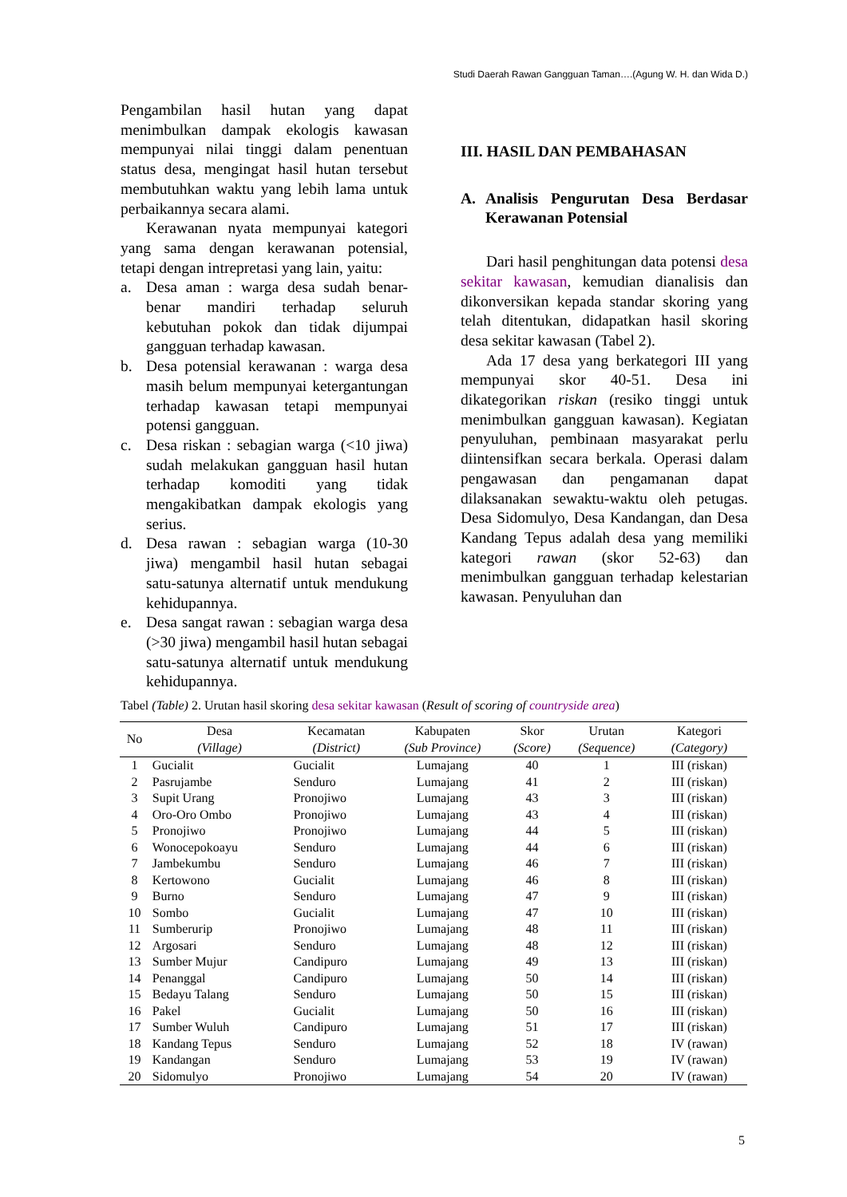Studi Daerah Rawan Gangguan Taman….(Agung W. H. dan Wida D.)
Pengambilan hasil hutan yang dapat menimbulkan dampak ekologis kawasan mempunyai nilai tinggi dalam penentuan status desa, mengingat hasil hutan tersebut membutuhkan waktu yang lebih lama untuk perbaikannya secara alami.
Kerawanan nyata mempunyai kategori yang sama dengan kerawanan potensial, tetapi dengan intrepretasi yang lain, yaitu:
a. Desa aman : warga desa sudah benar-benar mandiri terhadap seluruh kebutuhan pokok dan tidak dijumpai gangguan terhadap kawasan.
b. Desa potensial kerawanan : warga desa masih belum mempunyai ketergantungan terhadap kawasan tetapi mempunyai potensi gangguan.
c. Desa riskan : sebagian warga (<10 jiwa) sudah melakukan gangguan hasil hutan terhadap komoditi yang tidak mengakibatkan dampak ekologis yang serius.
d. Desa rawan : sebagian warga (10-30 jiwa) mengambil hasil hutan sebagai satu-satunya alternatif untuk mendukung kehidupannya.
e. Desa sangat rawan : sebagian warga desa (>30 jiwa) mengambil hasil hutan sebagai satu-satunya alternatif untuk mendukung kehidupannya.
III. HASIL DAN PEMBAHASAN
A. Analisis Pengurutan Desa Berdasar Kerawanan Potensial
Dari hasil penghitungan data potensi desa sekitar kawasan, kemudian dianalisis dan dikonversikan kepada standar skoring yang telah ditentukan, didapatkan hasil skoring desa sekitar kawasan (Tabel 2).
Ada 17 desa yang berkategori III yang mempunyai skor 40-51. Desa ini dikategorikan riskan (resiko tinggi untuk menimbulkan gangguan kawasan). Kegiatan penyuluhan, pembinaan masyarakat perlu diintensifkan secara berkala. Operasi dalam pengawasan dan pengamanan dapat dilaksanakan sewaktu-waktu oleh petugas. Desa Sidomulyo, Desa Kandangan, dan Desa Kandang Tepus adalah desa yang memiliki kategori rawan (skor 52-63) dan menimbulkan gangguan terhadap kelestarian kawasan. Penyuluhan dan
Tabel (Table) 2. Urutan hasil skoring desa sekitar kawasan (Result of scoring of countryside area)
| No | Desa (Village) | Kecamatan (District) | Kabupaten (Sub Province) | Skor (Score) | Urutan (Sequence) | Kategori (Category) |
| --- | --- | --- | --- | --- | --- | --- |
| 1 | Gucialit | Gucialit | Lumajang | 40 | 1 | III (riskan) |
| 2 | Pasrujambe | Senduro | Lumajang | 41 | 2 | III (riskan) |
| 3 | Supit Urang | Pronojiwo | Lumajang | 43 | 3 | III (riskan) |
| 4 | Oro-Oro Ombo | Pronojiwo | Lumajang | 43 | 4 | III (riskan) |
| 5 | Pronojiwo | Pronojiwo | Lumajang | 44 | 5 | III (riskan) |
| 6 | Wonocepokoayu | Senduro | Lumajang | 44 | 6 | III (riskan) |
| 7 | Jambekumbu | Senduro | Lumajang | 46 | 7 | III (riskan) |
| 8 | Kertowono | Gucialit | Lumajang | 46 | 8 | III (riskan) |
| 9 | Burno | Senduro | Lumajang | 47 | 9 | III (riskan) |
| 10 | Sombo | Gucialit | Lumajang | 47 | 10 | III (riskan) |
| 11 | Sumberurip | Pronojiwo | Lumajang | 48 | 11 | III (riskan) |
| 12 | Argosari | Senduro | Lumajang | 48 | 12 | III (riskan) |
| 13 | Sumber Mujur | Candipuro | Lumajang | 49 | 13 | III (riskan) |
| 14 | Penanggal | Candipuro | Lumajang | 50 | 14 | III (riskan) |
| 15 | Bedayu Talang | Senduro | Lumajang | 50 | 15 | III (riskan) |
| 16 | Pakel | Gucialit | Lumajang | 50 | 16 | III (riskan) |
| 17 | Sumber Wuluh | Candipuro | Lumajang | 51 | 17 | III (riskan) |
| 18 | Kandang Tepus | Senduro | Lumajang | 52 | 18 | IV (rawan) |
| 19 | Kandangan | Senduro | Lumajang | 53 | 19 | IV (rawan) |
| 20 | Sidomulyo | Pronojiwo | Lumajang | 54 | 20 | IV (rawan) |
5